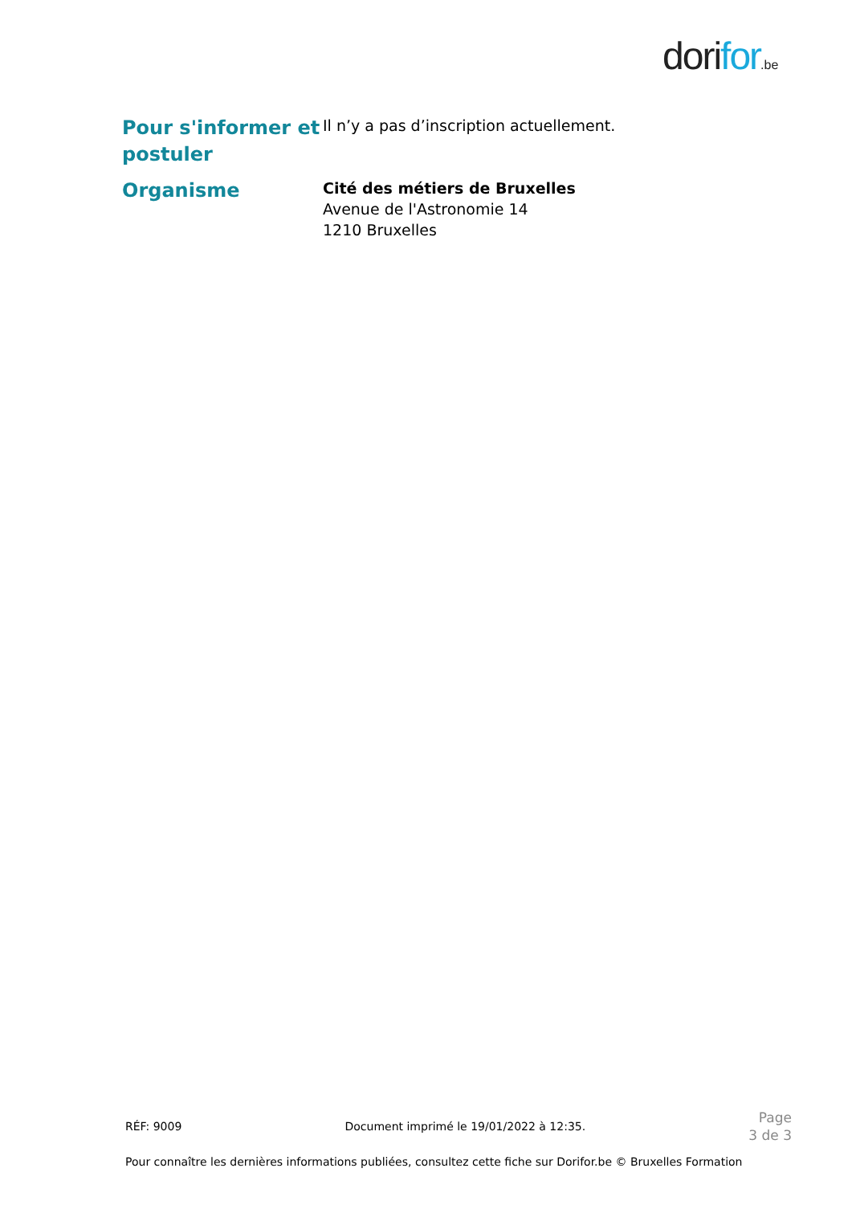dorifor.be
Pour s'informer et postuler
Il n’y a pas d’inscription actuellement.
Organisme
Cité des métiers de Bruxelles
Avenue de l'Astronomie 14
1210 Bruxelles
RÉF: 9009 Document imprimé le 19/01/2022 à 12:35. Page
3 de 3
Pour connaître les dernières informations publiées, consultez cette fiche sur Dorifor.be © Bruxelles Formation